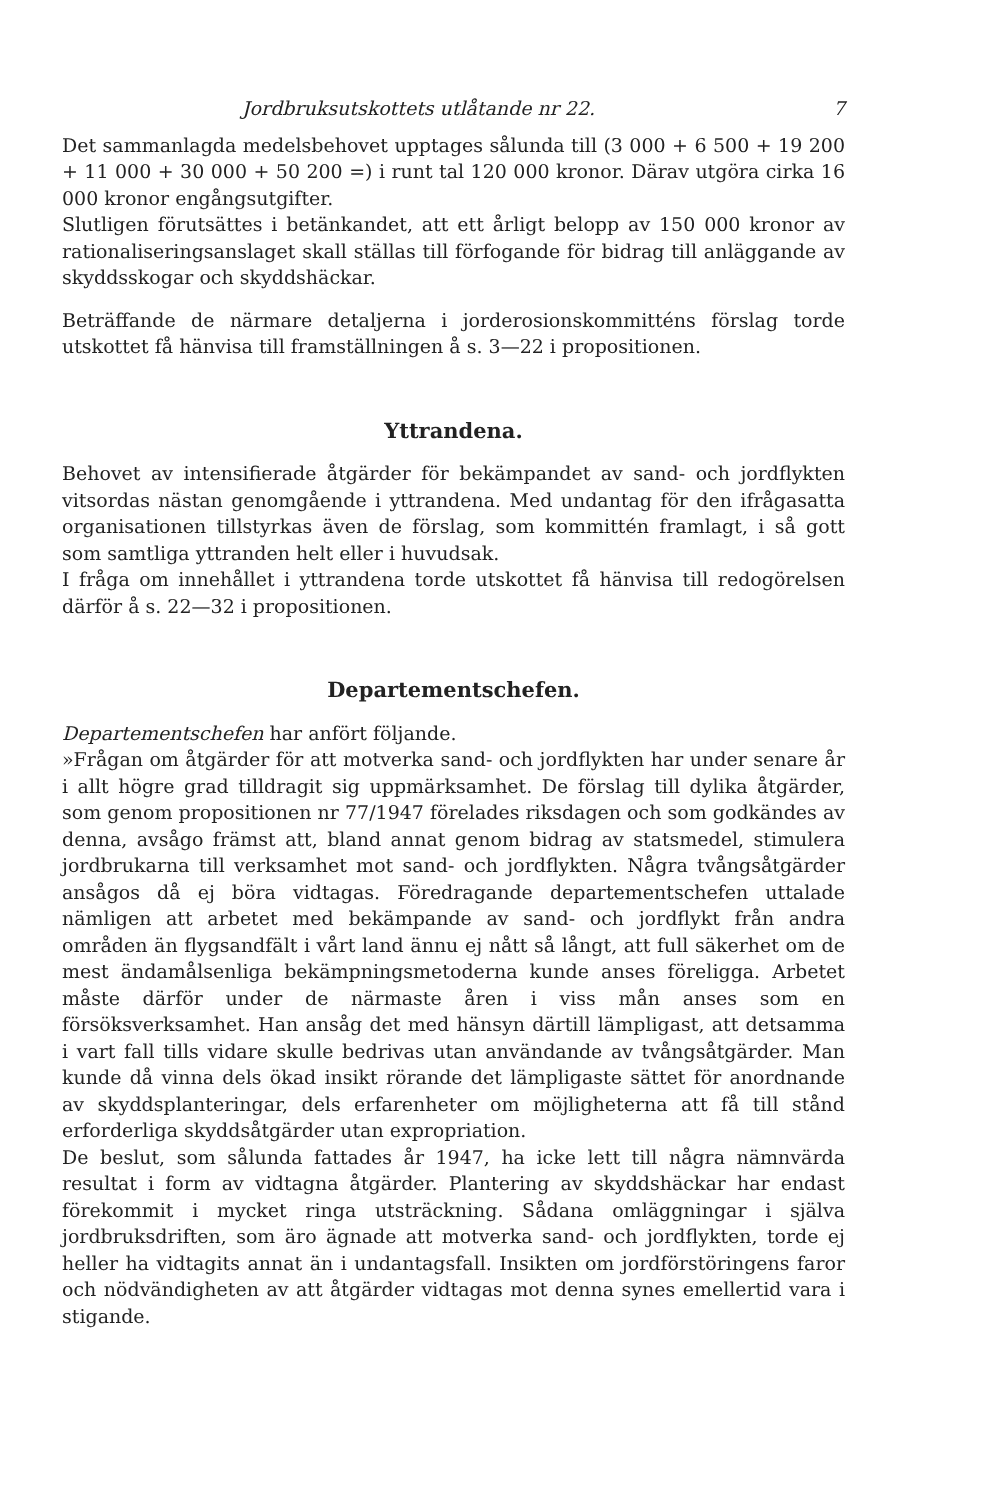Jordbruksutskottets utlåtande nr 22. 7
Det sammanlagda medelsbehovet upptages sålunda till (3 000 + 6 500 + 19 200 + 11 000 + 30 000 + 50 200 =) i runt tal 120 000 kronor. Därav utgöra cirka 16 000 kronor engångsutgifter.
Slutligen förutsättes i betänkandet, att ett årligt belopp av 150 000 kronor av rationaliseringsanslaget skall ställas till förfogande för bidrag till anläggande av skyddsskogar och skyddshäckar.
Beträffande de närmare detaljerna i jorderosionskommitténs förslag torde utskottet få hänvisa till framställningen å s. 3—22 i propositionen.
Yttrandena.
Behovet av intensifierade åtgärder för bekämpandet av sand- och jordflykten vitsordas nästan genomgående i yttrandena. Med undantag för den ifrågasatta organisationen tillstyrkas även de förslag, som kommittén framlagt, i så gott som samtliga yttranden helt eller i huvudsak.
I fråga om innehållet i yttrandena torde utskottet få hänvisa till redogörelsen därför å s. 22—32 i propositionen.
Departementschefen.
Departementschefen har anfört följande.
»Frågan om åtgärder för att motverka sand- och jordflykten har under senare år i allt högre grad tilldragit sig uppmärksamhet. De förslag till dylika åtgärder, som genom propositionen nr 77/1947 förelades riksdagen och som godkändes av denna, avsågo främst att, bland annat genom bidrag av statsmedel, stimulera jordbrukarna till verksamhet mot sand- och jordflykten. Några tvångsåtgärder ansågos då ej böra vidtagas. Föredragande departementschefen uttalade nämligen att arbetet med bekämpande av sand- och jordflykt från andra områden än flygsandfält i vårt land ännu ej nått så långt, att full säkerhet om de mest ändamålsenliga bekämpningsmetoderna kunde anses föreligga. Arbetet måste därför under de närmaste åren i viss mån anses som en försöksverksamhet. Han ansåg det med hänsyn därtill lämpligast, att detsamma i vart fall tills vidare skulle bedrivas utan användande av tvångsåtgärder. Man kunde då vinna dels ökad insikt rörande det lämpligaste sättet för anordnande av skyddsplanteringar, dels erfarenheter om möjligheterna att få till stånd erforderliga skyddsåtgärder utan expropriation.
De beslut, som sålunda fattades år 1947, ha icke lett till några nämnvärda resultat i form av vidtagna åtgärder. Plantering av skyddshäckar har endast förekommit i mycket ringa utsträckning. Sådana omläggningar i själva jordbruksdriften, som äro ägnade att motverka sand- och jordflykten, torde ej heller ha vidtagits annat än i undantagsfall. Insikten om jordförstöringens faror och nödvändigheten av att åtgärder vidtagas mot denna synes emellertid vara i stigande.